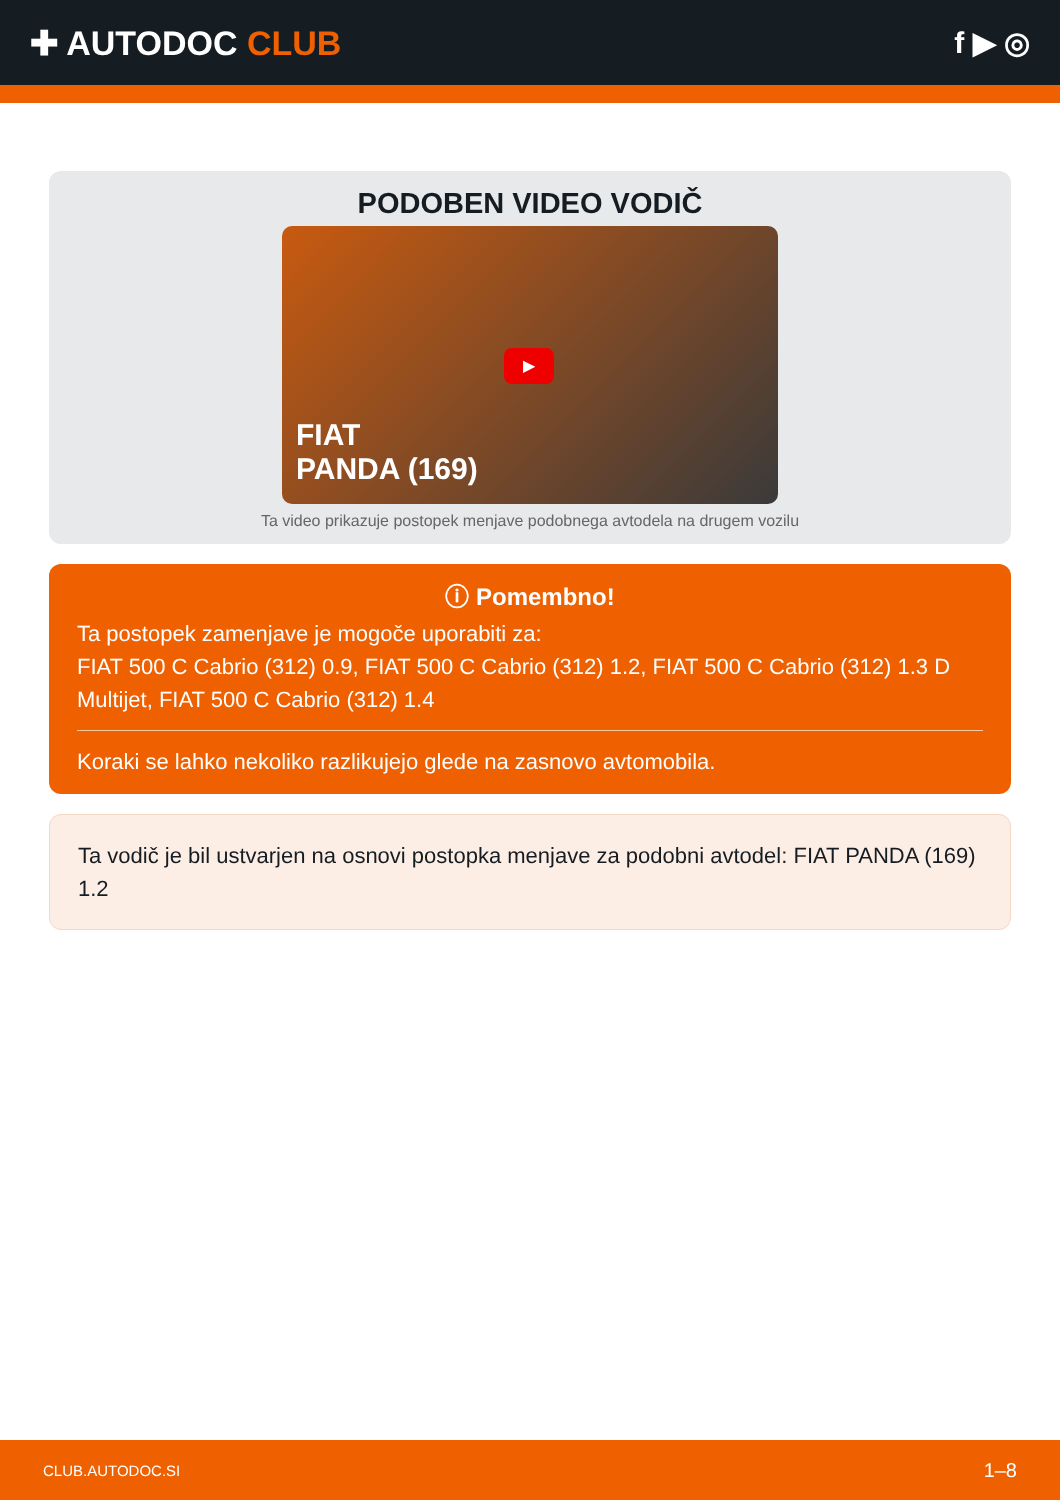✚ AUTODOC CLUB f ▶ ◎
PODOBEN VIDEO VODIČ
▶
FIAT
PANDA (169)
Ta video prikazuje postopek menjave podobnega avtodela na drugem vozilu
ⓘ Pomembno!
Ta postopek zamenjave je mogoče uporabiti za:
FIAT 500 C Cabrio (312) 0.9, FIAT 500 C Cabrio (312) 1.2, FIAT 500 C Cabrio (312) 1.3 D Multijet, FIAT 500 C Cabrio (312) 1.4
Koraki se lahko nekoliko razlikujejo glede na zasnovo avtomobila.
Ta vodič je bil ustvarjen na osnovi postopka menjave za podobni avtodel: FIAT PANDA (169) 1.2
CLUB.AUTODOC.SI 1–8